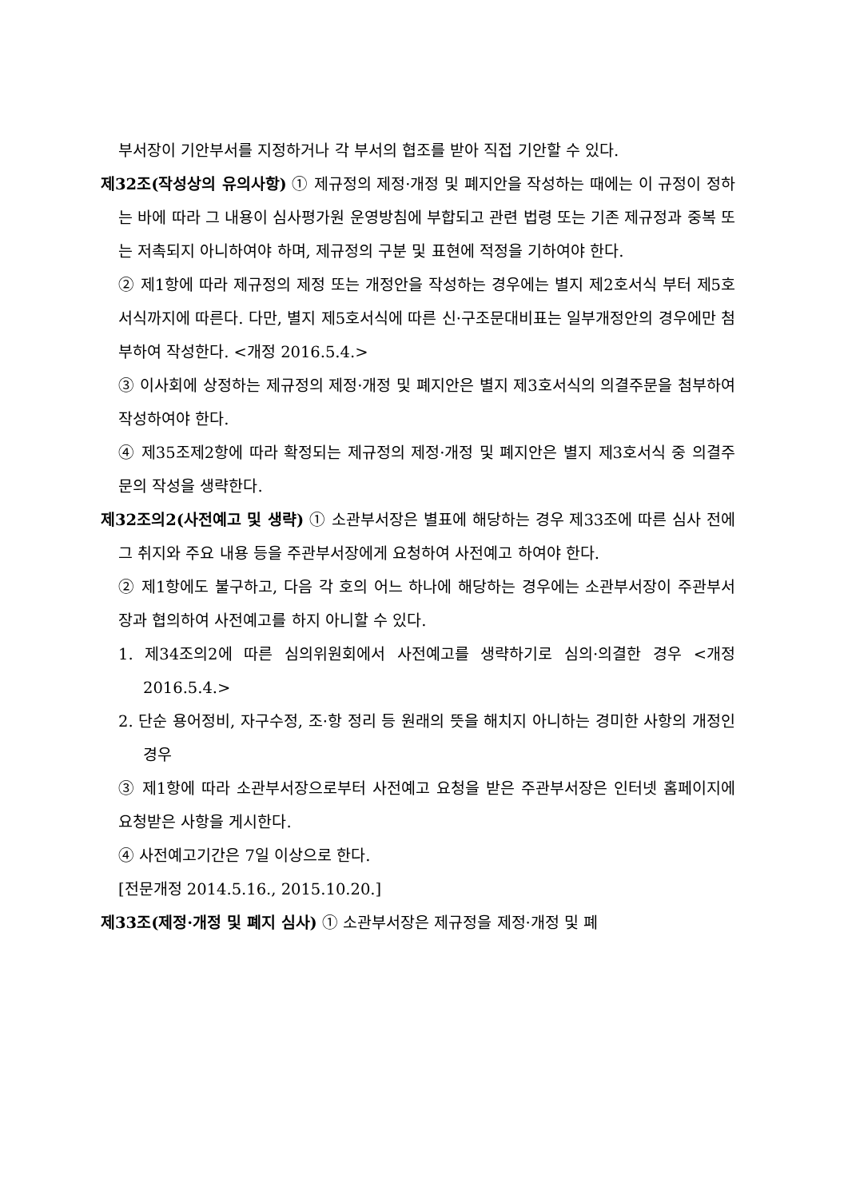부서장이 기안부서를 지정하거나 각 부서의 협조를 받아 직접 기안할 수 있다.
제32조(작성상의 유의사항) ① 제규정의 제정·개정 및 폐지안을 작성하는 때에는 이 규정이 정하는 바에 따라 그 내용이 심사평가원 운영방침에 부합되고 관련 법령 또는 기존 제규정과 중복 또는 저촉되지 아니하여야 하며, 제규정의 구분 및 표현에 적정을 기하여야 한다.
② 제1항에 따라 제규정의 제정 또는 개정안을 작성하는 경우에는 별지 제2호서식 부터 제5호서식까지에 따른다. 다만, 별지 제5호서식에 따른 신·구조문대비표는 일부개정안의 경우에만 첨부하여 작성한다. <개정 2016.5.4.>
③ 이사회에 상정하는 제규정의 제정·개정 및 폐지안은 별지 제3호서식의 의결주문을 첨부하여 작성하여야 한다.
④ 제35조제2항에 따라 확정되는 제규정의 제정·개정 및 폐지안은 별지 제3호서식 중 의결주문의 작성을 생략한다.
제32조의2(사전예고 및 생략) ① 소관부서장은 별표에 해당하는 경우 제33조에 따른 심사 전에 그 취지와 주요 내용 등을 주관부서장에게 요청하여 사전예고 하여야 한다.
② 제1항에도 불구하고, 다음 각 호의 어느 하나에 해당하는 경우에는 소관부서장이 주관부서장과 협의하여 사전예고를 하지 아니할 수 있다.
1. 제34조의2에 따른 심의위원회에서 사전예고를 생략하기로 심의·의결한 경우 <개정 2016.5.4.>
2. 단순 용어정비, 자구수정, 조·항 정리 등 원래의 뜻을 해치지 아니하는 경미한 사항의 개정인 경우
③ 제1항에 따라 소관부서장으로부터 사전예고 요청을 받은 주관부서장은 인터넷 홈페이지에 요청받은 사항을 게시한다.
④ 사전예고기간은 7일 이상으로 한다.
[전문개정 2014.5.16., 2015.10.20.]
제33조(제정·개정 및 폐지 심사) ① 소관부서장은 제규정을 제정·개정 및 폐